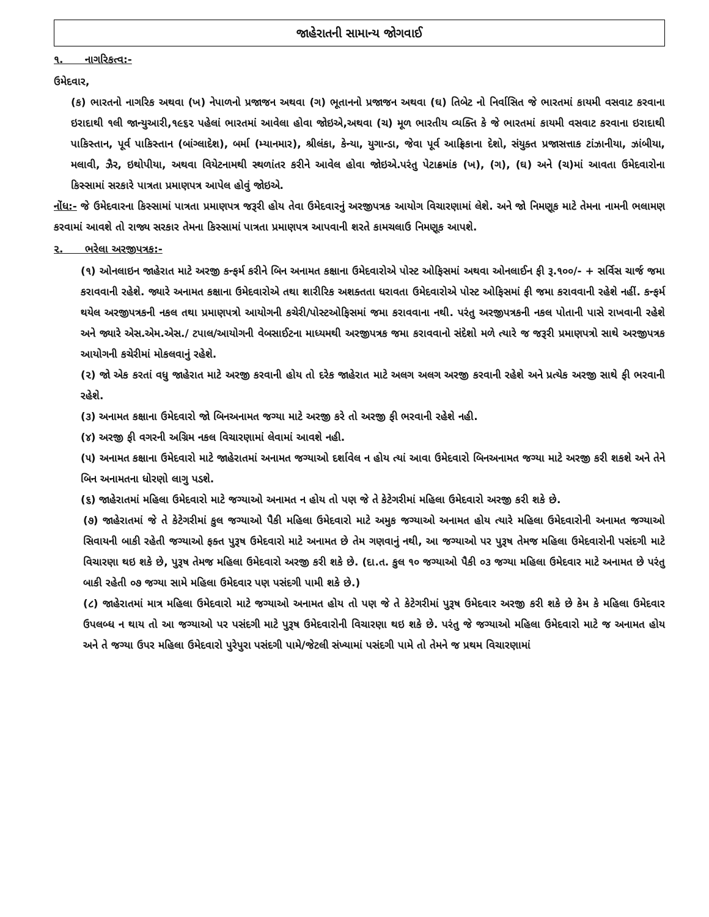જાહેરાતની સામાન્ય જોગવાઈ
૧. નાગરિકત્વ:-
ઉમેદવાર,
(ક) ભારતનો નાગરિક અથવા (ખ) નેપાળનો પ્રજાજન અથવા (ગ) ભૂતાનનો પ્રજાજન અથવા (ઘ) તિબેટ નો નિર્વાસિત જે ભારતમાં કાયમી વસવાટ કરવાના ઇરાદાથી ૧લી જાન્યુઆરી,૧૯૬૨ પહેલાં ભારતમાં આવેલા હોવા જોઇએ,અથવા (ચ) મૂળ ભારતીય વ્યક્તિ કે જે ભારતમાં કાયમી વસવાટ કરવાના ઇરાદાથી પાકિસ્તાન, પૂર્વ પાકિસ્તાન (બાંગ્લાદેશ), બર્મા (મ્યાનમાર), શ્રીલંકા, કેન્યા, યુગાન્ડા, જેવા પૂર્વ આફ્રિકાના દેશો, સંયુક્ત પ્રજાસત્તાક ટાંઝાનીયા, ઝાંબીયા, મલાવી, ઝૈર, ઇથોપીયા, અથવા વિયેટનામથી સ્થળાંતર કરીને આવેલ હોવા જોઇએ.પરંતુ પેટાક્રમાંક (ખ), (ગ), (ઘ) અને (ચ)માં આવતા ઉમેદવારોના કિસ્સામાં સરકારે પાત્રતા પ્રમાણપત્ર આપેલ હોવું જોઇએ.
નોંધ:- જે ઉમેદવારના કિસ્સામાં પાત્રતા પ્રમાણપત્ર જરૂરી હોય તેવા ઉમેદવારનું અરજીપત્રક આયોગ વિચારણામાં લેશે. અને જો નિમણૂક માટે તેમના નામની ભલામણ કરવામાં આવશે તો રાજ્ય સરકાર તેમના કિસ્સામાં પાત્રતા પ્રમાણપત્ર આપવાની શરતે કામચલાઉ નિમણૂક આપશે.
૨. ભરેલા અરજીપત્રક:-
(૧) ઓનલાઇન જાહેરાત માટે અરજી કન્ફર્મ કરીને બિન અનામત કક્ષાના ઉમેદવારોએ પોસ્ટ ઓફિસમાં અથવા ઓનલાઈન ફી રૂ.૧૦૦/- + સર્વિસ ચાર્જ જમા કરાવવાની રહેશે. જ્યારે અનામત કક્ષાના ઉમેદવારોએ તથા શારીરિક અશક્તતા ધરાવતા ઉમેદવારોએ પોસ્ટ ઓફિસમાં ફી જમા કરાવવાની રહેશે નહીં. કન્ફર્મ થયેલ અરજીપત્રકની નકલ તથા પ્રમાણપત્રો આયોગની કચેરી/પોસ્ટઓફિસમાં જમા કરાવવાના નથી. પરંતુ અરજીપત્રકની નકલ પોતાની પાસે રાખવાની રહેશે અને જ્યારે એસ.એમ.એસ./ ટપાલ/આયોગની વેબસાઈટના માધ્યમથી અરજીપત્રક જમા કરાવવાનો સંદેશો મળે ત્યારે જ જરૂરી પ્રમાણપત્રો સાથે અરજીપત્રક આયોગની કચેરીમાં મોકલવાનું રહેશે.
(૨) જો એક કરતાં વધુ જાહેરાત માટે અરજી કરવાની હોય તો દરેક જાહેરાત માટે અલગ અલગ અરજી કરવાની રહેશે અને પ્રત્યેક અરજી સાથે ફી ભરવાની રહેશે.
(૩) અનામત કક્ષાના ઉમેદવારો જો બિનઅનામત જગ્યા માટે અરજી કરે તો અરજી ફી ભરવાની રહેશે નહી.
(૪) અરજી ફી વગરની અગ્રિમ નકલ વિચારણામાં લેવામાં આવશે નહી.
(૫) અનામત કક્ષાના ઉમેદવારો માટે જાહેરાતમાં અનામત જગ્યાઓ દર્શાવેલ ન હોય ત્યાં આવા ઉમેદવારો બિનઅનામત જગ્યા માટે અરજી કરી શકશે અને તેને બિન અનામતના ધોરણો લાગુ પડશે.
(૬) જાહેરાતમાં મહિલા ઉમેદવારો માટે જગ્યાઓ અનામત ન હોય તો પણ જે તે કેટેગરીમાં મહિલા ઉમેદવારો અરજી કરી શકે છે.
(૭) જાહેરાતમાં જે તે કેટેગરીમાં કુલ જગ્યાઓ પૈકી મહિલા ઉમેદવારો માટે અમુક જગ્યાઓ અનામત હોય ત્યારે મહિલા ઉમેદવારોની અનામત જગ્યાઓ સિવાયની બાકી રહેતી જગ્યાઓ ફક્ત પુરૂષ ઉમેદવારો માટે અનામત છે તેમ ગણવાનું નથી, આ જગ્યાઓ પર પુરૂષ તેમજ મહિલા ઉમેદવારોની પસંદગી માટે વિચારણા થઇ શકે છે, પુરૂષ તેમજ મહિલા ઉમેદવારો અરજી કરી શકે છે. (દા.ત. કુલ ૧૦ જગ્યાઓ પૈકી ૦૩ જગ્યા મહિલા ઉમેદવાર માટે અનામત છે પરંતુ બાકી રહેતી ૦૭ જગ્યા સામે મહિલા ઉમેદવાર પણ પસંદગી પામી શકે છે.)
(૮) જાહેરાતમાં માત્ર મહિલા ઉમેદવારો માટે જગ્યાઓ અનામત હોય તો પણ જે તે કેટેગરીમાં પુરૂષ ઉમેદવાર અરજી કરી શકે છે કેમ કે મહિલા ઉમેદવાર ઉપલબ્ધ ન થાય તો આ જગ્યાઓ પર પસંદગી માટે પુરૂષ ઉમેદવારોની વિચારણા થઇ શકે છે. પરંતુ જે જગ્યાઓ મહિલા ઉમેદવારો માટે જ અનામત હોય અને તે જગ્યા ઉપર મહિલા ઉમેદવારો પુરેપુરા પસંદગી પામે/જેટલી સંખ્યામાં પસંદગી પામે તો તેમને જ પ્રથમ વિચારણામાં